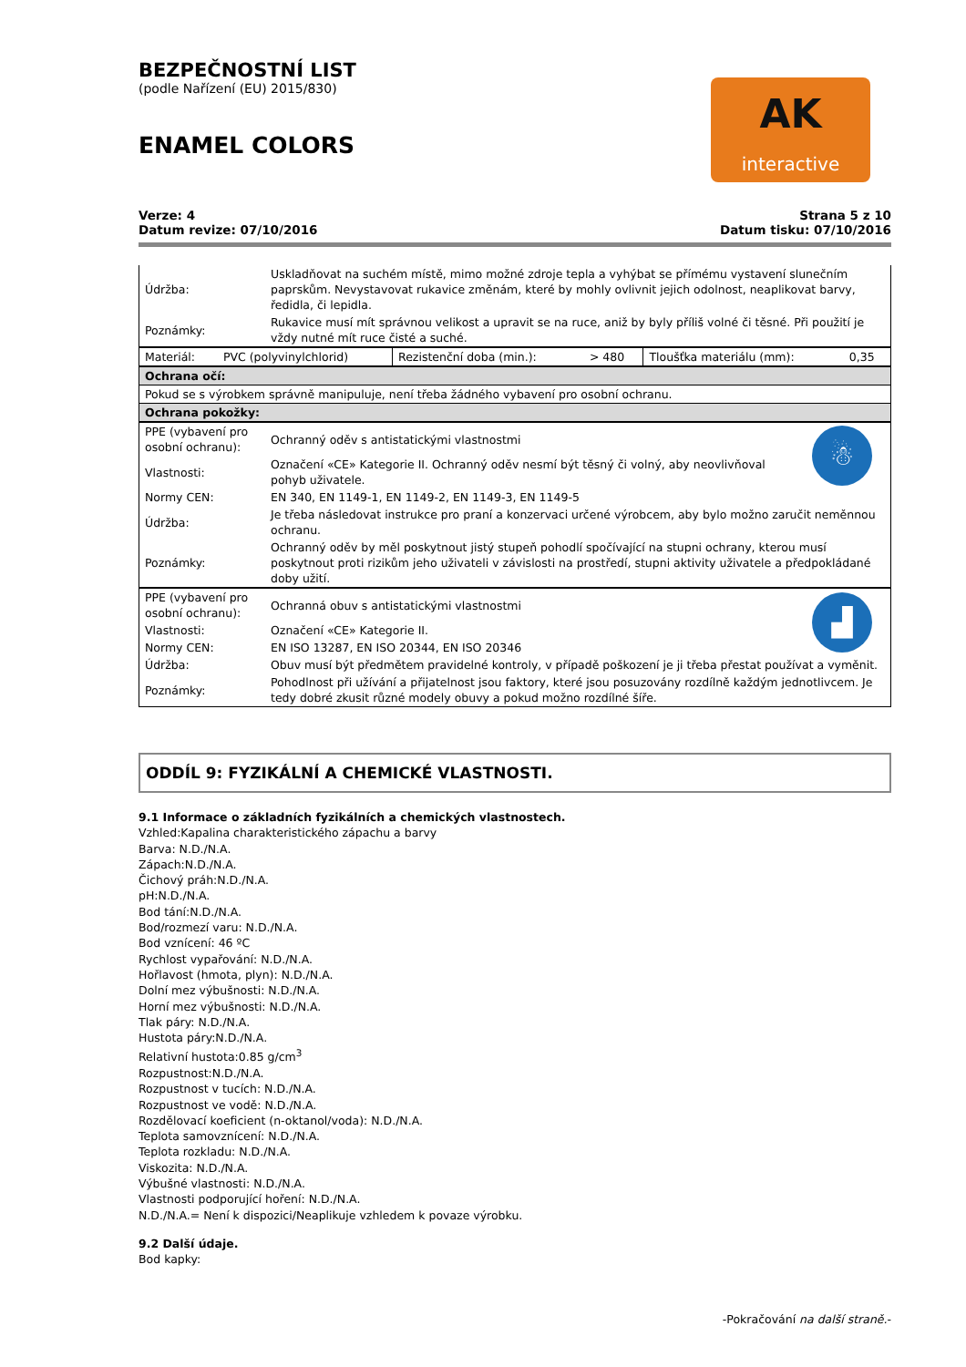BEZPEČNOSTNÍ LIST
(podle Nařízení (EU) 2015/830)
ENAMEL COLORS
AK
interactive
Verze: 4
Datum revize: 07/10/2016
Strana 5 z 10
Datum tisku: 07/10/2016
| Údržba: | Uskladňovat na suchém místě, mimo možné zdroje tepla a vyhýbat se přímému vystavení slunečním paprskům. Nevystavovat rukavice změnám, které by mohly ovlivnit jejich odolnost, neaplikovat barvy, ředidla, či lepidla. |
| Poznámky: | Rukavice musí mít správnou velikost a upravit se na ruce, aniž by byly příliš volné či těsné. Při použití je vždy nutné mít ruce čisté a suché. |
| Materiál: | PVC (polyvinylchlorid) | Rezistenční doba (min.): | > 480 | Tloušťka materiálu (mm): | 0,35 |
| Ochrana očí: |
| Pokud se s výrobkem správně manipuluje, není třeba žádného vybavení pro osobní ochranu. |
| Ochrana pokožky: |
| PPE (vybavení pro osobní ochranu): | Ochranný oděv s antistatickými vlastnostmi | ☃ |
| Vlastnosti: | Označení «CE» Kategorie II. Ochranný oděv nesmí být těsný či volný, aby neovlivňoval pohyb uživatele. | |
| Normy CEN: | EN 340, EN 1149-1, EN 1149-2, EN 1149-3, EN 1149-5 | |
| Údržba: | Je třeba následovat instrukce pro praní a konzervaci určené výrobcem, aby bylo možno zaručit neměnnou ochranu. | |
| Poznámky: | Ochranný oděv by měl poskytnout jistý stupeň pohodlí spočívající na stupni ochrany, kterou musí poskytnout proti rizikům jeho uživateli v závislosti na prostředí, stupni aktivity uživatele a předpokládané doby užití. | |
| PPE (vybavení pro osobní ochranu): | Ochranná obuv s antistatickými vlastnostmi | ▟ |
| Vlastnosti: | Označení «CE» Kategorie II. | |
| Normy CEN: | EN ISO 13287, EN ISO 20344, EN ISO 20346 | |
| Údržba: | Obuv musí být předmětem pravidelné kontroly, v případě poškození je ji třeba přestat používat a vyměnit. | |
| Poznámky: | Pohodlnost při užívání a přijatelnost jsou faktory, které jsou posuzovány rozdílně každým jednotlivcem. Je tedy dobré zkusit různé modely obuvy a pokud možno rozdílné šíře. | |
ODDÍL 9: FYZIKÁLNÍ A CHEMICKÉ VLASTNOSTI.
9.1 Informace o základních fyzikálních a chemických vlastnostech.
Vzhled:Kapalina charakteristického zápachu a barvy
Barva: N.D./N.A.
Zápach:N.D./N.A.
Čichový práh:N.D./N.A.
pH:N.D./N.A.
Bod tání:N.D./N.A.
Bod/rozmezí varu: N.D./N.A.
Bod vznícení: 46 ºC
Rychlost vypařování: N.D./N.A.
Hořlavost (hmota, plyn): N.D./N.A.
Dolní mez výbušnosti: N.D./N.A.
Horní mez výbušnosti: N.D./N.A.
Tlak páry: N.D./N.A.
Hustota páry:N.D./N.A.
Relativní hustota:0.85 g/cm<sup>3</sup>
Rozpustnost:N.D./N.A.
Rozpustnost v tucích: N.D./N.A.
Rozpustnost ve vodě: N.D./N.A.
Rozdělovací koeficient (n-oktanol/voda): N.D./N.A.
Teplota samovznícení: N.D./N.A.
Teplota rozkladu: N.D./N.A.
Viskozita: N.D./N.A.
Výbušné vlastnosti: N.D./N.A.
Vlastnosti podporující hoření: N.D./N.A.
N.D./N.A.= Není k dispozici/Neaplikuje vzhledem k povaze výrobku.
9.2 Další údaje.
Bod kapky:
-Pokračování na další straně.-